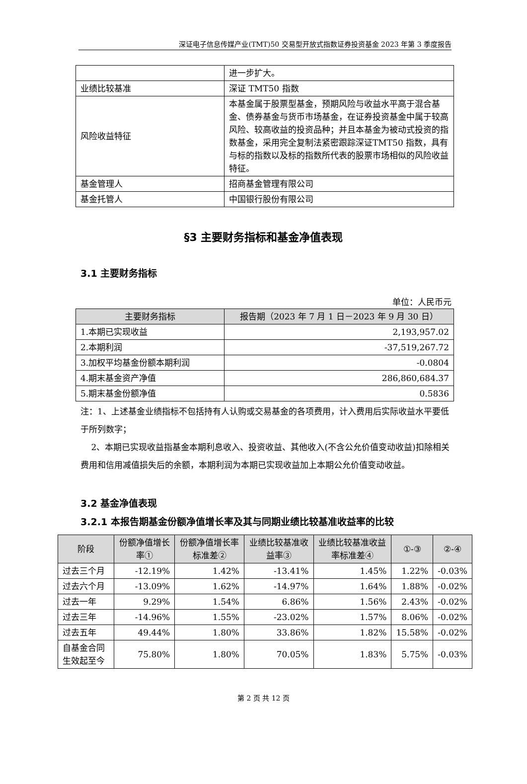深证电子信息传媒产业(TMT)50 交易型开放式指数证券投资基金 2023 年第 3 季度报告
| | 进一步扩大。 |
| 业绩比较基准 | 深证 TMT50 指数 |
| 风险收益特征 | 本基金属于股票型基金，预期风险与收益水平高于混合基金、债券基金与货币市场基金，在证券投资基金中属于较高风险、较高收益的投资品种；并且本基金为被动式投资的指数基金，采用完全复制法紧密跟踪深证TMT50 指数，具有与标的指数以及标的指数所代表的股票市场相似的风险收益特征。 |
| 基金管理人 | 招商基金管理有限公司 |
| 基金托管人 | 中国银行股份有限公司 |
§3 主要财务指标和基金净值表现
3.1 主要财务指标
单位：人民币元
| 主要财务指标 | 报告期（2023 年 7 月 1 日－2023 年 9 月 30 日） |
| --- | --- |
| 1.本期已实现收益 | 2,193,957.02 |
| 2.本期利润 | -37,519,267.72 |
| 3.加权平均基金份额本期利润 | -0.0804 |
| 4.期末基金资产净值 | 286,860,684.37 |
| 5.期末基金份额净值 | 0.5836 |
注：1、上述基金业绩指标不包括持有人认购或交易基金的各项费用，计入费用后实际收益水平要低于所列数字；
2、本期已实现收益指基金本期利息收入、投资收益、其他收入(不含公允价值变动收益)扣除相关费用和信用减值损失后的余额，本期利润为本期已实现收益加上本期公允价值变动收益。
3.2 基金净值表现
3.2.1 本报告期基金份额净值增长率及其与同期业绩比较基准收益率的比较
| 阶段 | 份额净值增长率① | 份额净值增长率标准差② | 业绩比较基准收益率③ | 业绩比较基准收益率标准差④ | ①-③ | ②-④ |
| --- | --- | --- | --- | --- | --- | --- |
| 过去三个月 | -12.19% | 1.42% | -13.41% | 1.45% | 1.22% | -0.03% |
| 过去六个月 | -13.09% | 1.62% | -14.97% | 1.64% | 1.88% | -0.02% |
| 过去一年 | 9.29% | 1.54% | 6.86% | 1.56% | 2.43% | -0.02% |
| 过去三年 | -14.96% | 1.55% | -23.02% | 1.57% | 8.06% | -0.02% |
| 过去五年 | 49.44% | 1.80% | 33.86% | 1.82% | 15.58% | -0.02% |
| 自基金合同生效起至今 | 75.80% | 1.80% | 70.05% | 1.83% | 5.75% | -0.03% |
第 2 页 共 12 页